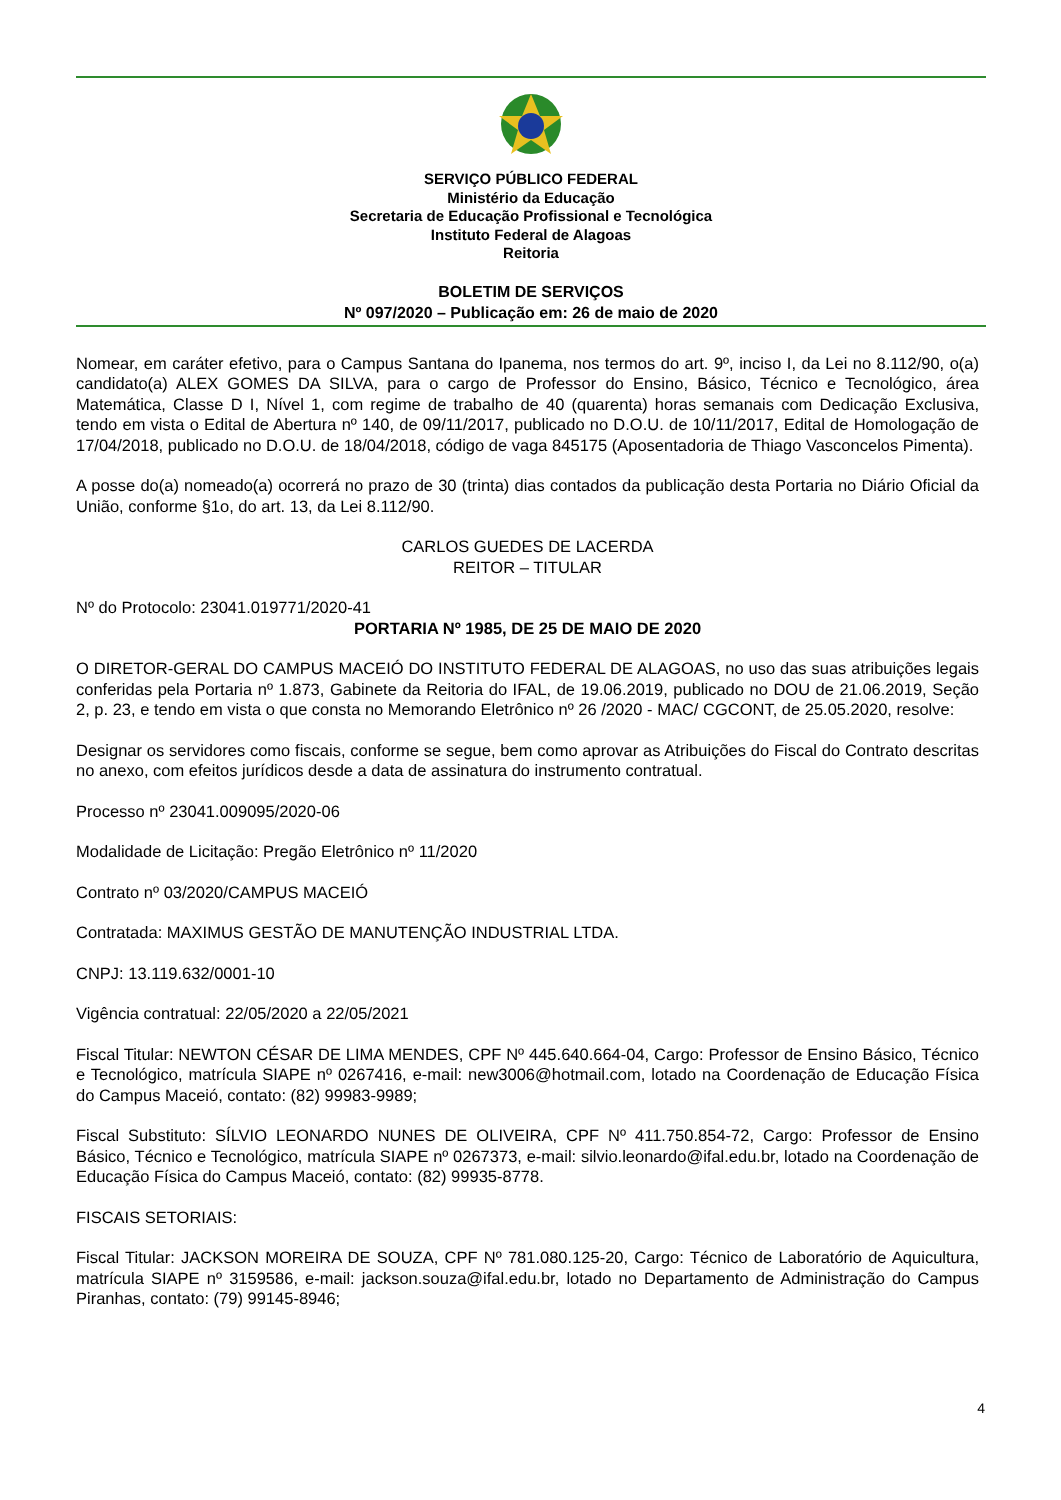SERVIÇO PÚBLICO FEDERAL
Ministério da Educação
Secretaria de Educação Profissional e Tecnológica
Instituto Federal de Alagoas
Reitoria
BOLETIM DE SERVIÇOS
Nº 097/2020 – Publicação em: 26 de maio de 2020
Nomear, em caráter efetivo, para o Campus Santana do Ipanema, nos termos do art. 9º, inciso I, da Lei no 8.112/90, o(a) candidato(a) ALEX GOMES DA SILVA, para o cargo de Professor do Ensino, Básico, Técnico e Tecnológico, área Matemática, Classe D I, Nível 1, com regime de trabalho de 40 (quarenta) horas semanais com Dedicação Exclusiva, tendo em vista o Edital de Abertura nº 140, de 09/11/2017, publicado no D.O.U. de 10/11/2017, Edital de Homologação de 17/04/2018, publicado no D.O.U. de 18/04/2018, código de vaga 845175 (Aposentadoria de Thiago Vasconcelos Pimenta).
A posse do(a) nomeado(a) ocorrerá no prazo de 30 (trinta) dias contados da publicação desta Portaria no Diário Oficial da União, conforme §1o, do art. 13, da Lei 8.112/90.
CARLOS GUEDES DE LACERDA
REITOR – TITULAR
Nº do Protocolo: 23041.019771/2020-41
PORTARIA Nº 1985, DE 25 DE MAIO DE 2020
O DIRETOR-GERAL DO CAMPUS MACEIÓ DO INSTITUTO FEDERAL DE ALAGOAS, no uso das suas atribuições legais conferidas pela Portaria nº 1.873, Gabinete da Reitoria do IFAL, de 19.06.2019, publicado no DOU de 21.06.2019, Seção 2, p. 23, e tendo em vista o que consta no Memorando Eletrônico nº 26 /2020 - MAC/ CGCONT, de 25.05.2020, resolve:
Designar os servidores como fiscais, conforme se segue, bem como aprovar as Atribuições do Fiscal do Contrato descritas no anexo, com efeitos jurídicos desde a data de assinatura do instrumento contratual.
Processo nº 23041.009095/2020-06
Modalidade de Licitação: Pregão Eletrônico nº 11/2020
Contrato nº 03/2020/CAMPUS MACEIÓ
Contratada: MAXIMUS GESTÃO DE MANUTENÇÃO INDUSTRIAL LTDA.
CNPJ: 13.119.632/0001-10
Vigência contratual: 22/05/2020 a 22/05/2021
Fiscal Titular: NEWTON CÉSAR DE LIMA MENDES, CPF Nº 445.640.664-04, Cargo: Professor de Ensino Básico, Técnico e Tecnológico, matrícula SIAPE nº 0267416, e-mail: new3006@hotmail.com, lotado na Coordenação de Educação Física do Campus Maceió, contato: (82) 99983-9989;
Fiscal Substituto: SÍLVIO LEONARDO NUNES DE OLIVEIRA, CPF Nº 411.750.854-72, Cargo: Professor de Ensino Básico, Técnico e Tecnológico, matrícula SIAPE nº 0267373, e-mail: silvio.leonardo@ifal.edu.br, lotado na Coordenação de Educação Física do Campus Maceió, contato: (82) 99935-8778.
FISCAIS SETORIAIS:
Fiscal Titular: JACKSON MOREIRA DE SOUZA, CPF Nº 781.080.125-20, Cargo: Técnico de Laboratório de Aquicultura, matrícula SIAPE nº 3159586, e-mail: jackson.souza@ifal.edu.br, lotado no Departamento de Administração do Campus Piranhas, contato: (79) 99145-8946;
4